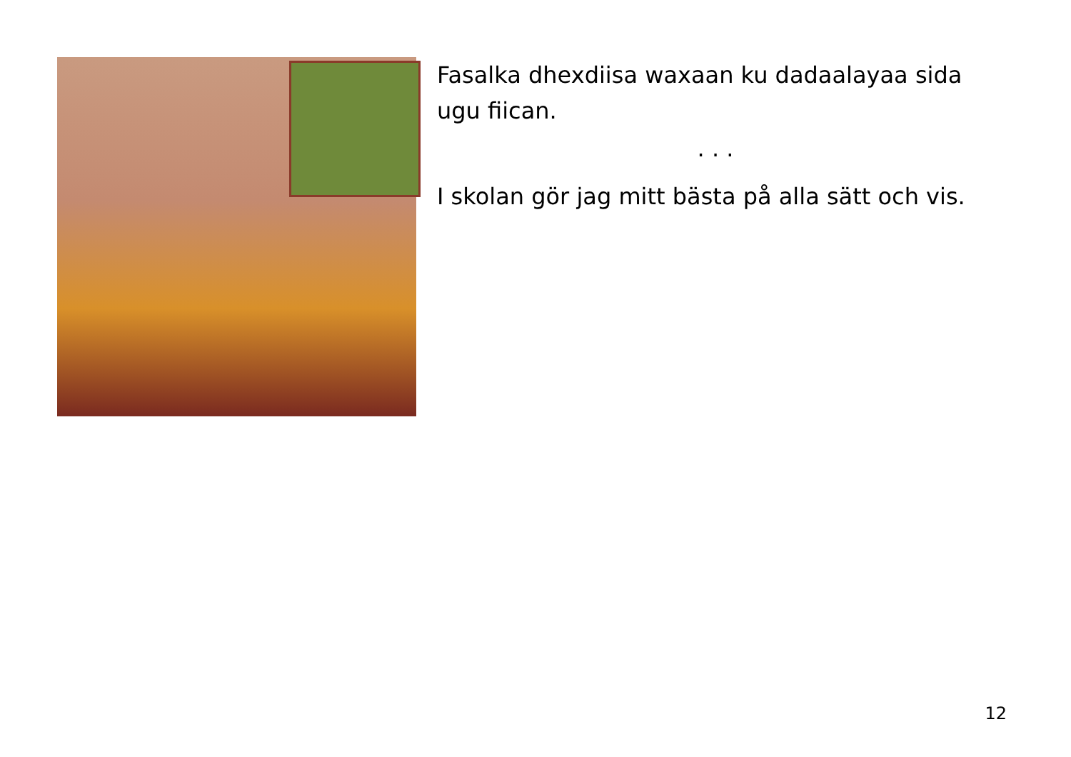Fasalka dhexdiisa waxaan ku dadaalayaa sida ugu fiican.
. . .
I skolan gör jag mitt bästa på alla sätt och vis.
12